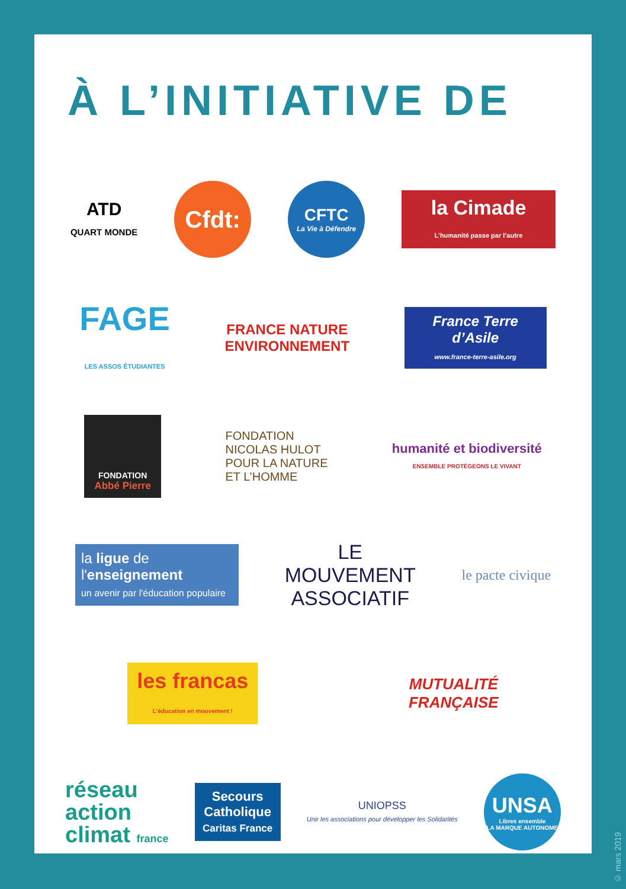À L’INITIATIVE DE
ATD
QUART MONDE
Cfdt:
CFTC
La Vie à Défendre
la Cimade
L’humanité passe par l’autre
FAGE
LES ASSOS ÉTUDIANTES
FRANCE NATURE
ENVIRONNEMENT
France Terre d’Asile
www.france-terre-asile.org
FONDATION
Abbé Pierre
FONDATION
NICOLAS HULOT
POUR LA NATURE
ET L’HOMME
humanité et biodiversité
ENSEMBLE PROTÉGEONS LE VIVANT
la ligue de
l'enseignement
un avenir par l'éducation populaire
LE
MOUVEMENT
ASSOCIATIF
le pacte civique
les francas
L’éducation en mouvement !
MUTUALITÉ
FRANÇAISE
réseau
action
climat france
Secours
Catholique
Caritas France
UNIOPSS
Unir les associations pour développer les Solidarités
UNSA
Libres ensemble
LA MARQUE AUTONOME
© mars 2019